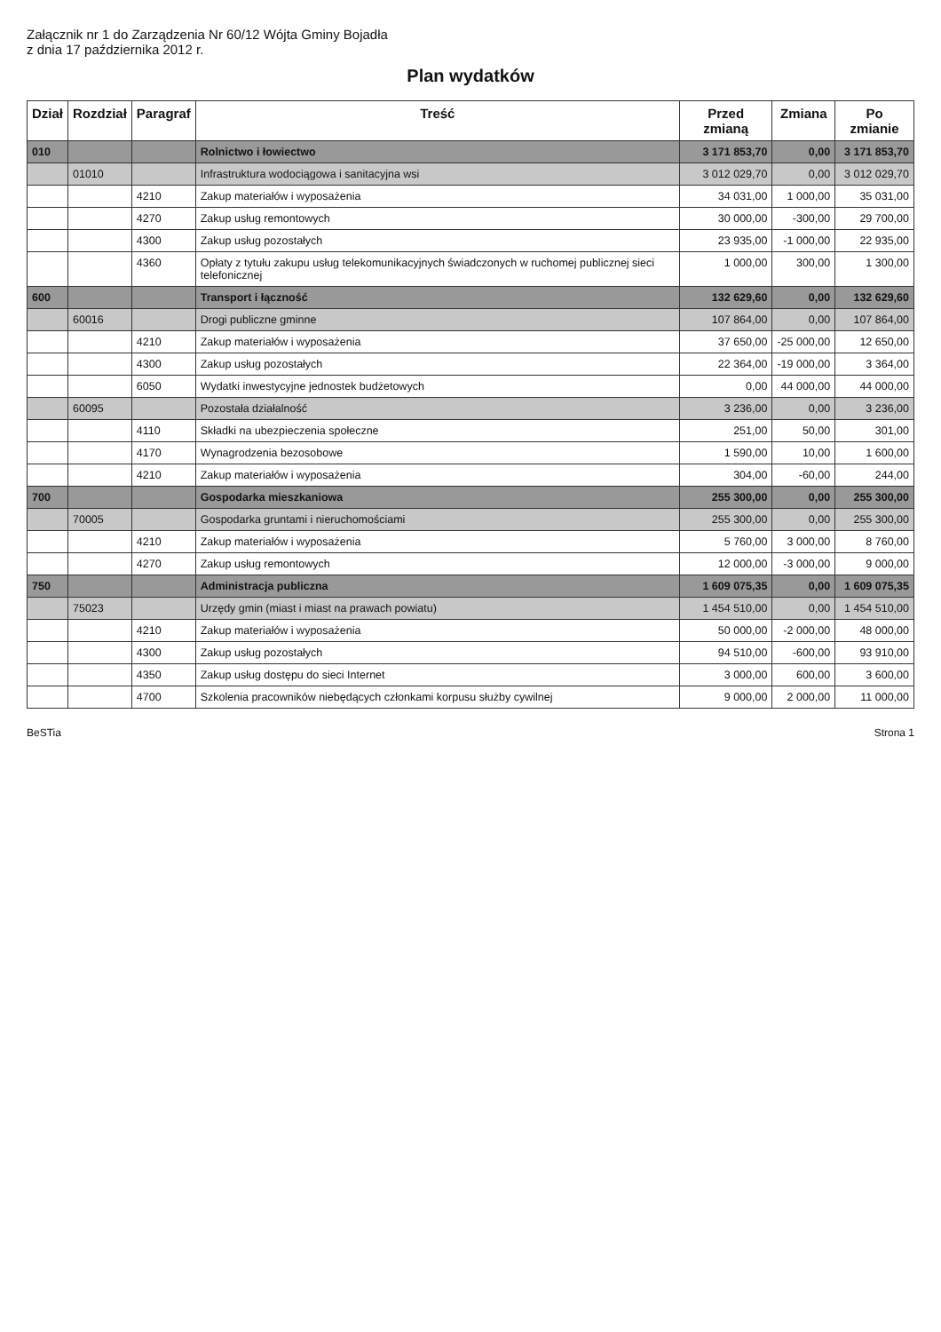Załącznik nr 1 do Zarządzenia Nr 60/12 Wójta Gminy Bojadła
z dnia 17 października 2012 r.
Plan wydatków
| Dział | Rozdział | Paragraf | Treść | Przed zmianą | Zmiana | Po zmianie |
| --- | --- | --- | --- | --- | --- | --- |
| 010 | | | Rolnictwo i łowiectwo | 3 171 853,70 | 0,00 | 3 171 853,70 |
| | 01010 | | Infrastruktura wodociągowa i sanitacyjna wsi | 3 012 029,70 | 0,00 | 3 012 029,70 |
| | | 4210 | Zakup materiałów i wyposażenia | 34 031,00 | 1 000,00 | 35 031,00 |
| | | 4270 | Zakup usług remontowych | 30 000,00 | -300,00 | 29 700,00 |
| | | 4300 | Zakup usług pozostałych | 23 935,00 | -1 000,00 | 22 935,00 |
| | | 4360 | Opłaty z tytułu zakupu usług telekomunikacyjnych świadczonych w ruchomej publicznej sieci telefonicznej | 1 000,00 | 300,00 | 1 300,00 |
| 600 | | | Transport i łączność | 132 629,60 | 0,00 | 132 629,60 |
| | 60016 | | Drogi publiczne gminne | 107 864,00 | 0,00 | 107 864,00 |
| | | 4210 | Zakup materiałów i wyposażenia | 37 650,00 | -25 000,00 | 12 650,00 |
| | | 4300 | Zakup usług pozostałych | 22 364,00 | -19 000,00 | 3 364,00 |
| | | 6050 | Wydatki inwestycyjne jednostek budżetowych | 0,00 | 44 000,00 | 44 000,00 |
| | 60095 | | Pozostała działalność | 3 236,00 | 0,00 | 3 236,00 |
| | | 4110 | Składki na ubezpieczenia społeczne | 251,00 | 50,00 | 301,00 |
| | | 4170 | Wynagrodzenia bezosobowe | 1 590,00 | 10,00 | 1 600,00 |
| | | 4210 | Zakup materiałów i wyposażenia | 304,00 | -60,00 | 244,00 |
| 700 | | | Gospodarka mieszkaniowa | 255 300,00 | 0,00 | 255 300,00 |
| | 70005 | | Gospodarka gruntami i nieruchomościami | 255 300,00 | 0,00 | 255 300,00 |
| | | 4210 | Zakup materiałów i wyposażenia | 5 760,00 | 3 000,00 | 8 760,00 |
| | | 4270 | Zakup usług remontowych | 12 000,00 | -3 000,00 | 9 000,00 |
| 750 | | | Administracja publiczna | 1 609 075,35 | 0,00 | 1 609 075,35 |
| | 75023 | | Urzędy gmin (miast i miast na prawach powiatu) | 1 454 510,00 | 0,00 | 1 454 510,00 |
| | | 4210 | Zakup materiałów i wyposażenia | 50 000,00 | -2 000,00 | 48 000,00 |
| | | 4300 | Zakup usług pozostałych | 94 510,00 | -600,00 | 93 910,00 |
| | | 4350 | Zakup usług dostępu do sieci Internet | 3 000,00 | 600,00 | 3 600,00 |
| | | 4700 | Szkolenia pracowników niebędących członkami korpusu służby cywilnej | 9 000,00 | 2 000,00 | 11 000,00 |
BeSTia Strona 1